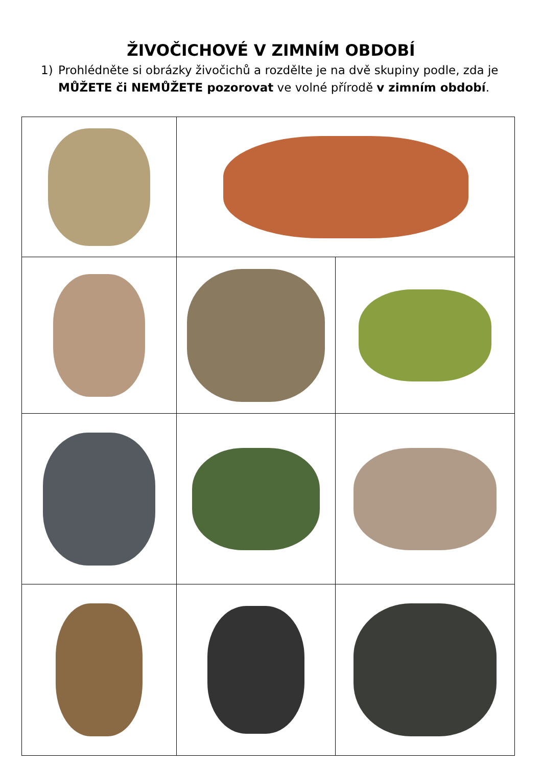ŽIVOČICHOVÉ V ZIMNÍM OBDOBÍ
1) Prohlédněte si obrázky živočichů a rozdělte je na dvě skupiny podle, zda je MŮŽETE či NEMŮŽETE pozorovat ve volné přírodě v zimním období.